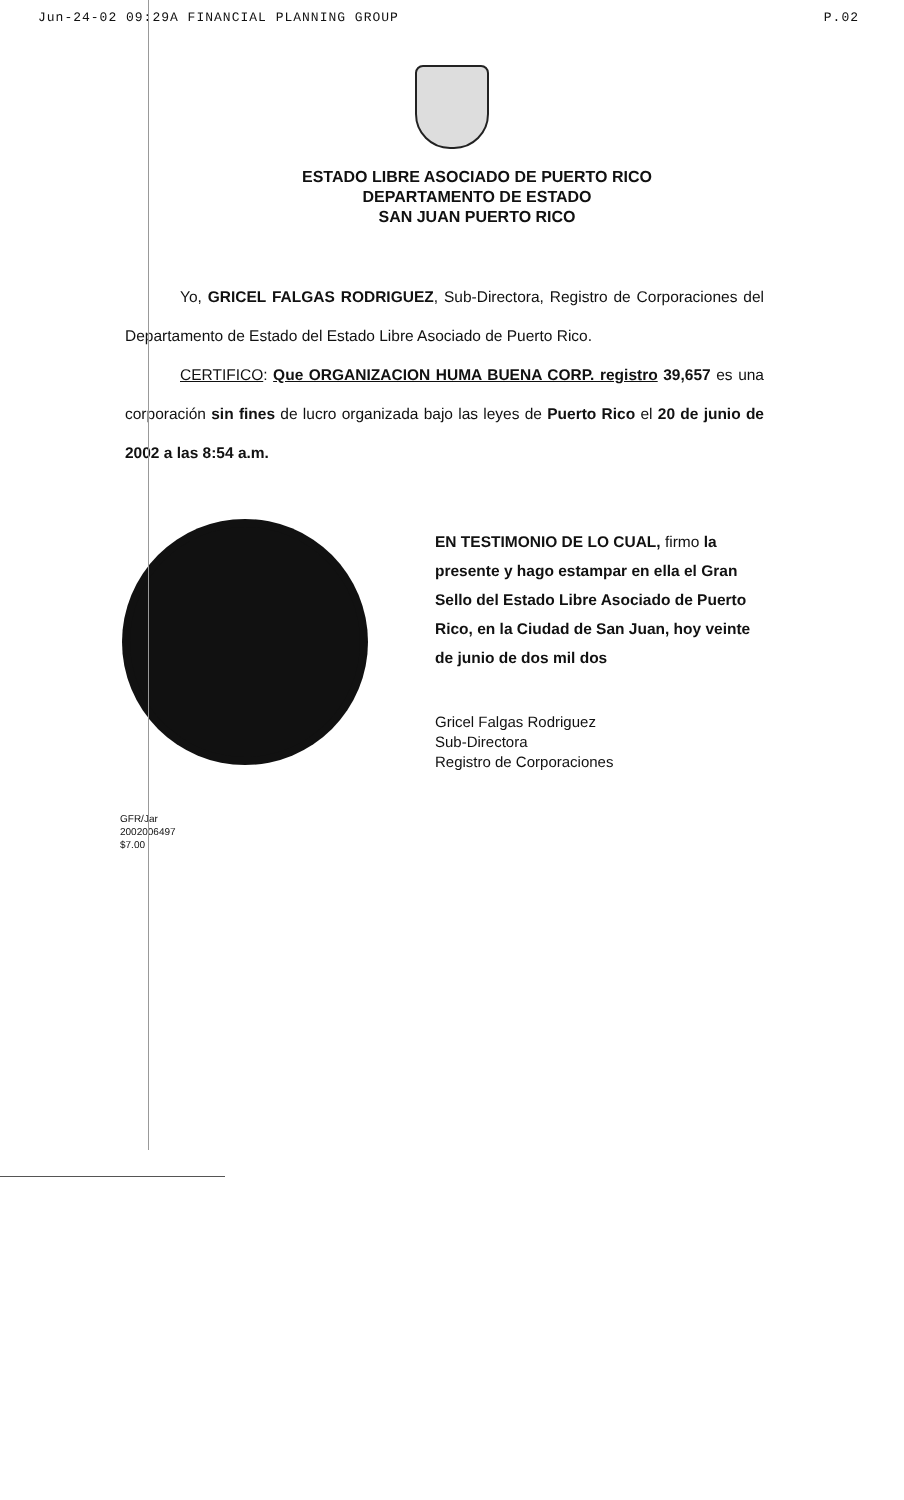Jun-24-02 09:29A FINANCIAL PLANNING GROUP P.02
ESTADO LIBRE ASOCIADO DE PUERTO RICO
DEPARTAMENTO DE ESTADO
SAN JUAN PUERTO RICO
Yo, GRICEL FALGAS RODRIGUEZ, Sub-Directora, Registro de Corporaciones del Departamento de Estado del Estado Libre Asociado de Puerto Rico.
CERTIFICO: Que ORGANIZACION HUMA BUENA CORP. registro 39,657 es una corporación sin fines de lucro organizada bajo las leyes de Puerto Rico el 20 de junio de 2002 a las 8:54 a.m.
EN TESTIMONIO DE LO CUAL, firmo la presente y hago estampar en ella el Gran Sello del Estado Libre Asociado de Puerto Rico, en la Ciudad de San Juan, hoy veinte de junio de dos mil dos
Gricel Falgas Rodriguez
Sub-Directora
Registro de Corporaciones
GFR/Jar
2002006497
$7.00